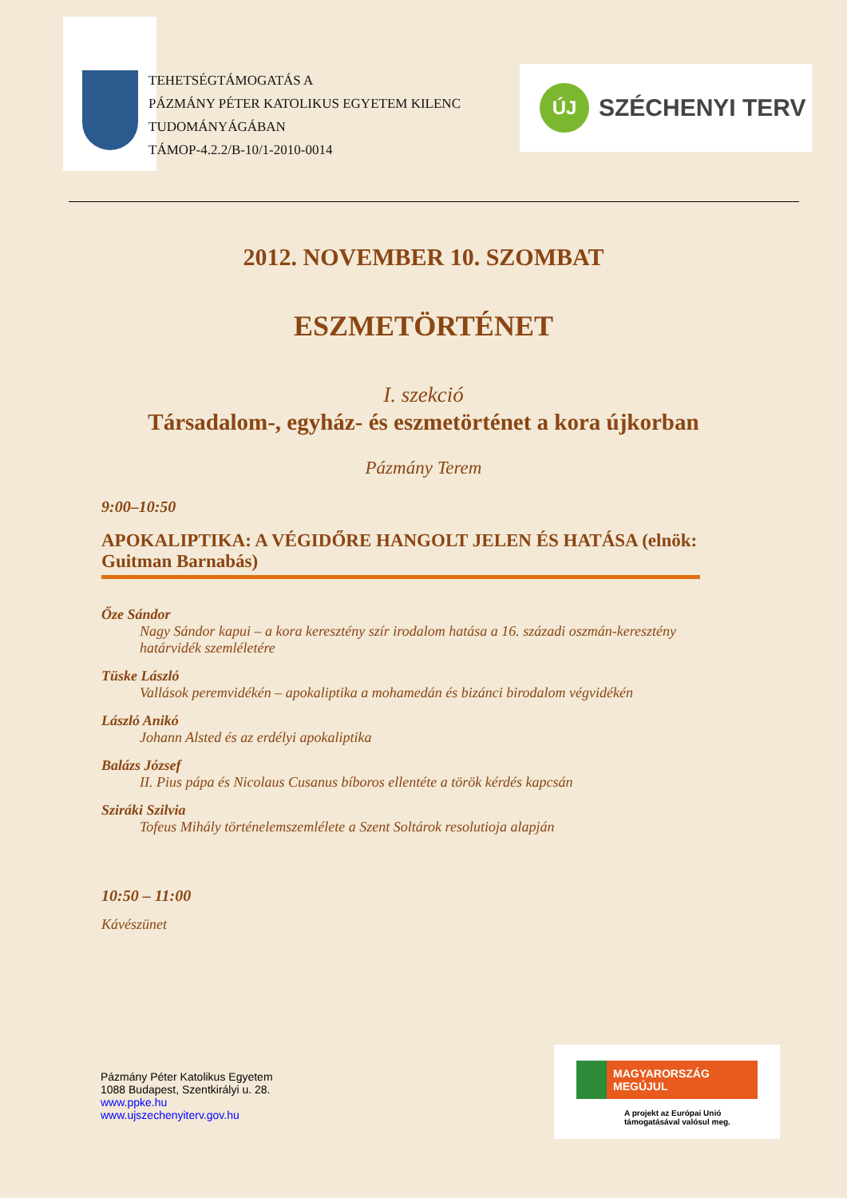TEHETSÉGTÁMOGATÁS A
PÁZMÁNY PÉTER KATOLIKUS EGYETEM KILENC TUDOMÁNYÁGÁBAN
TÁMOP-4.2.2/B-10/1-2010-0014
ÚJ
SZÉCHENYI TERV
2012. NOVEMBER 10. SZOMBAT
ESZMETÖRTÉNET
I. szekció
Társadalom-, egyház- és eszmetörténet a kora újkorban
Pázmány Terem
9:00–10:50
APOKALIPTIKA: A VÉGIDŐRE HANGOLT JELEN ÉS HATÁSA (elnök: Guitman Barnabás)
Őze Sándor
Nagy Sándor kapui – a kora keresztény szír irodalom hatása a 16. századi oszmán-keresztény határvidék szemléletére
Tüske László
Vallások peremvidékén – apokaliptika a mohamedán és bizánci birodalom végvidékén
László Anikó
Johann Alsted és az erdélyi apokaliptika
Balázs József
II. Pius pápa és Nicolaus Cusanus bíboros ellentéte a török kérdés kapcsán
Sziráki Szilvia
Tofeus Mihály történelemszemlélete a Szent Soltárok resolutioja alapján
10:50 – 11:00
Kávészünet
Pázmány Péter Katolikus Egyetem
1088 Budapest, Szentkirályi u. 28.
www.ppke.hu
www.ujszechenyiterv.gov.hu
MAGYARORSZÁG MEGÚJUL
A projekt az Európai Unió támogatásával valósul meg.